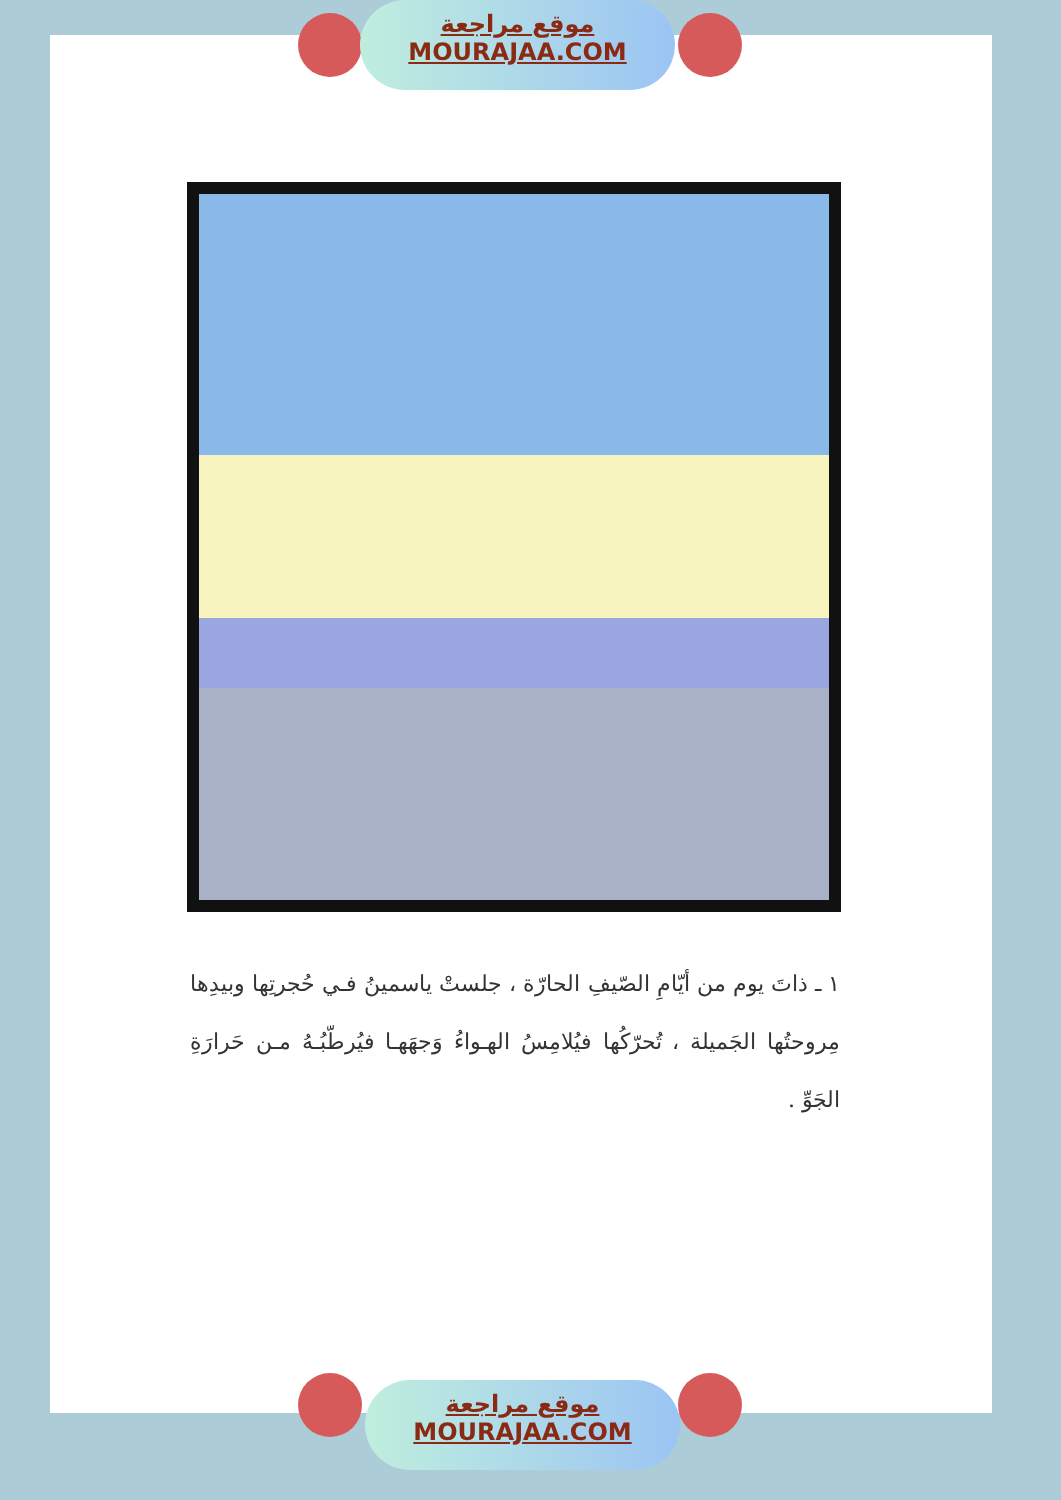موقع مراجعة
MOURAJAA.COM
١ ـ ذاتَ يوم من أيّامِ الصّيفِ الحارّة ، جلستْ ياسمينُ فـي حُجرتِها وبيدِها مِروحتُها الجَميلة ، تُحرّكُها فيُلامِسُ الهـواءُ وَجهَهـا فيُرطّبُـهُ مـن حَرارَةِ الجَوِّ .
موقع مراجعة
MOURAJAA.COM